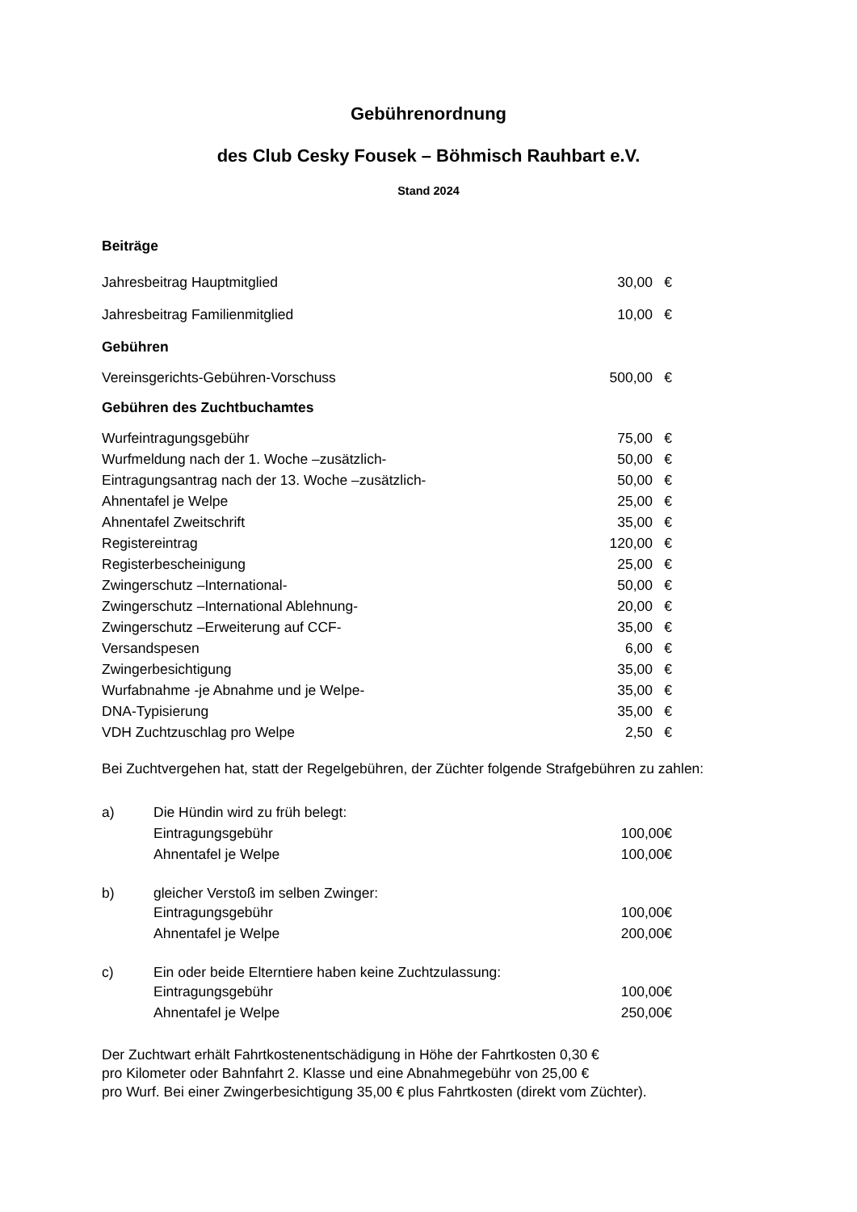Gebührenordnung
des Club Cesky Fousek – Böhmisch Rauhbart e.V.
Stand 2024
Beiträge
| Jahresbeitrag Hauptmitglied | 30,00 | € |
| Jahresbeitrag Familienmitglied | 10,00 | € |
Gebühren
| Vereinsgerichts-Gebühren-Vorschuss | 500,00 | € |
Gebühren des Zuchtbuchamtes
| Wurfeintragungsgebühr | 75,00 | € |
| Wurfmeldung nach der 1. Woche –zusätzlich- | 50,00 | € |
| Eintragungsantrag nach der 13. Woche –zusätzlich- | 50,00 | € |
| Ahnentafel je Welpe | 25,00 | € |
| Ahnentafel Zweitschrift | 35,00 | € |
| Registereintrag | 120,00 | € |
| Registerbescheinigung | 25,00 | € |
| Zwingerschutz –International- | 50,00 | € |
| Zwingerschutz –International Ablehnung- | 20,00 | € |
| Zwingerschutz –Erweiterung auf CCF- | 35,00 | € |
| Versandspesen | 6,00 | € |
| Zwingerbesichtigung | 35,00 | € |
| Wurfabnahme -je Abnahme und je Welpe- | 35,00 | € |
| DNA-Typisierung | 35,00 | € |
| VDH Zuchtzuschlag pro Welpe | 2,50 | € |
Bei Zuchtvergehen hat, statt der Regelgebühren, der Züchter folgende Strafgebühren zu zahlen:
| a) | Die Hündin wird zu früh belegt: | |
| | Eintragungsgebühr | 100,00€ |
| | Ahnentafel je Welpe | 100,00€ |
| b) | gleicher Verstoß im selben Zwinger: | |
| | Eintragungsgebühr | 100,00€ |
| | Ahnentafel je Welpe | 200,00€ |
| c) | Ein oder beide Elterntiere haben keine Zuchtzulassung: | |
| | Eintragungsgebühr | 100,00€ |
| | Ahnentafel je Welpe | 250,00€ |
Der Zuchtwart erhält Fahrtkostenentschädigung in Höhe der Fahrtkosten 0,30 €
pro Kilometer oder Bahnfahrt 2. Klasse und eine Abnahmegebühr von 25,00 €
pro Wurf. Bei einer Zwingerbesichtigung 35,00 € plus Fahrtkosten (direkt vom Züchter).